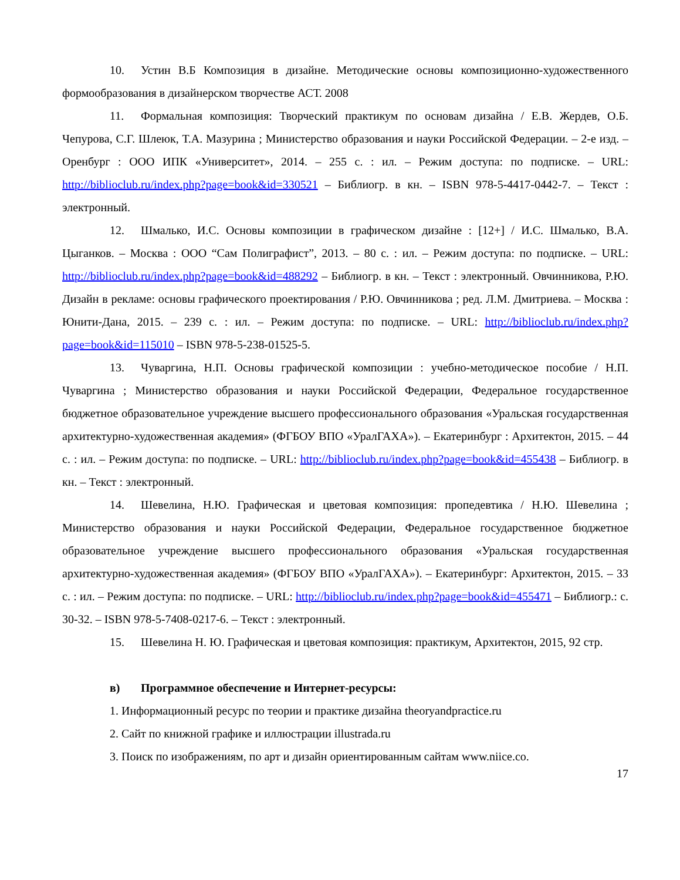10. Устин В.Б Композиция в дизайне. Методические основы композиционно-художественного формообразования в дизайнерском творчестве АСТ. 2008
11. Формальная композиция: Творческий практикум по основам дизайна / Е.В. Жердев, О.Б. Чепурова, С.Г. Шлеюк, Т.А. Мазурина ; Министерство образования и науки Российской Федерации. – 2-е изд. – Оренбург : ООО ИПК «Университет», 2014. – 255 с. : ил. – Режим доступа: по подписке. – URL: http://biblioclub.ru/index.php?page=book&id=330521 – Библиогр. в кн. – ISBN 978-5-4417-0442-7. – Текст : электронный.
12. Шмалько, И.С. Основы композиции в графическом дизайне : [12+] / И.С. Шмалько, В.А. Цыганков. – Москва : ООО “Сам Полиграфист”, 2013. – 80 с. : ил. – Режим доступа: по подписке. – URL: http://biblioclub.ru/index.php?page=book&id=488292 – Библиогр. в кн. – Текст : электронный. Овчинникова, Р.Ю. Дизайн в рекламе: основы графического проектирования / Р.Ю. Овчинникова ; ред. Л.М. Дмитриева. – Москва : Юнити-Дана, 2015. – 239 с. : ил. – Режим доступа: по подписке. – URL: http://biblioclub.ru/index.php?page=book&id=115010 – ISBN 978-5-238-01525-5.
13. Чуваргина, Н.П. Основы графической композиции : учебно-методическое пособие / Н.П. Чуваргина ; Министерство образования и науки Российской Федерации, Федеральное государственное бюджетное образовательное учреждение высшего профессионального образования «Уральская государственная архитектурно-художественная академия» (ФГБОУ ВПО «УралГАХА»). – Екатеринбург : Архитектон, 2015. – 44 с. : ил. – Режим доступа: по подписке. – URL: http://biblioclub.ru/index.php?page=book&id=455438 – Библиогр. в кн. – Текст : электронный.
14. Шевелина, Н.Ю. Графическая и цветовая композиция: пропедевтика / Н.Ю. Шевелина ; Министерство образования и науки Российской Федерации, Федеральное государственное бюджетное образовательное учреждение высшего профессионального образования «Уральская государственная архитектурно-художественная академия» (ФГБОУ ВПО «УралГАХА»). – Екатеринбург: Архитектон, 2015. – 33 с. : ил. – Режим доступа: по подписке. – URL: http://biblioclub.ru/index.php?page=book&id=455471 – Библиогр.: с. 30-32. – ISBN 978-5-7408-0217-6. – Текст : электронный.
15. Шевелина Н. Ю. Графическая и цветовая композиция: практикум, Архитектон, 2015, 92 стр.
в) Программное обеспечение и Интернет-ресурсы:
1. Информационный ресурс по теории и практике дизайна theoryandpractice.ru
2. Сайт по книжной графике и иллюстрации illustrada.ru
3. Поиск по изображениям, по арт и дизайн ориентированным сайтам www.niice.co.
17